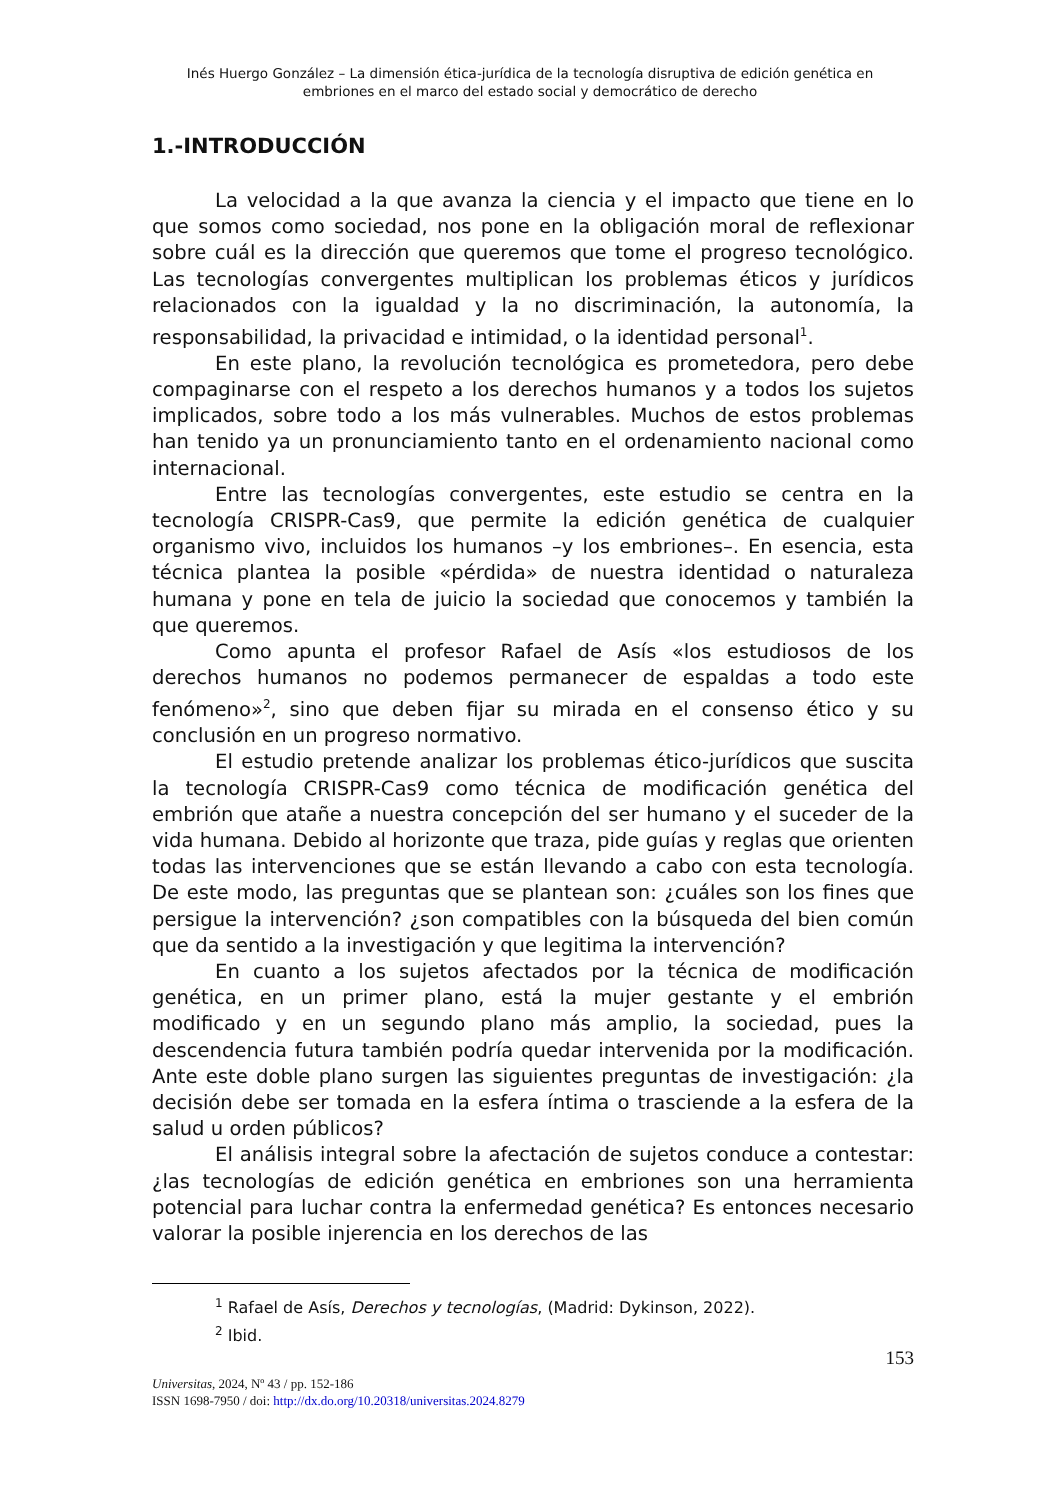Inés Huergo González – La dimensión ética-jurídica de la tecnología disruptiva de edición genética en
embriones en el marco del estado social y democrático de derecho
1.-INTRODUCCIÓN
La velocidad a la que avanza la ciencia y el impacto que tiene en lo que somos como sociedad, nos pone en la obligación moral de reflexionar sobre cuál es la dirección que queremos que tome el progreso tecnológico. Las tecnologías convergentes multiplican los problemas éticos y jurídicos relacionados con la igualdad y la no discriminación, la autonomía, la responsabilidad, la privacidad e intimidad, o la identidad personal<sup>1</sup>.
En este plano, la revolución tecnológica es prometedora, pero debe compaginarse con el respeto a los derechos humanos y a todos los sujetos implicados, sobre todo a los más vulnerables. Muchos de estos problemas han tenido ya un pronunciamiento tanto en el ordenamiento nacional como internacional.
Entre las tecnologías convergentes, este estudio se centra en la tecnología CRISPR-Cas9, que permite la edición genética de cualquier organismo vivo, incluidos los humanos –y los embriones–. En esencia, esta técnica plantea la posible «pérdida» de nuestra identidad o naturaleza humana y pone en tela de juicio la sociedad que conocemos y también la que queremos.
Como apunta el profesor Rafael de Asís «los estudiosos de los derechos humanos no podemos permanecer de espaldas a todo este fenómeno»<sup>2</sup>, sino que deben fijar su mirada en el consenso ético y su conclusión en un progreso normativo.
El estudio pretende analizar los problemas ético-jurídicos que suscita la tecnología CRISPR-Cas9 como técnica de modificación genética del embrión que atañe a nuestra concepción del ser humano y el suceder de la vida humana. Debido al horizonte que traza, pide guías y reglas que orienten todas las intervenciones que se están llevando a cabo con esta tecnología. De este modo, las preguntas que se plantean son: ¿cuáles son los fines que persigue la intervención? ¿son compatibles con la búsqueda del bien común que da sentido a la investigación y que legitima la intervención?
En cuanto a los sujetos afectados por la técnica de modificación genética, en un primer plano, está la mujer gestante y el embrión modificado y en un segundo plano más amplio, la sociedad, pues la descendencia futura también podría quedar intervenida por la modificación. Ante este doble plano surgen las siguientes preguntas de investigación: ¿la decisión debe ser tomada en la esfera íntima o trasciende a la esfera de la salud u orden públicos?
El análisis integral sobre la afectación de sujetos conduce a contestar: ¿las tecnologías de edición genética en embriones son una herramienta potencial para luchar contra la enfermedad genética? Es entonces necesario valorar la posible injerencia en los derechos de las
<sup>1</sup> Rafael de Asís, Derechos y tecnologías, (Madrid: Dykinson, 2022).
<sup>2</sup> Ibid.
153
Universitas, 2024, Nº 43 / pp. 152-186
ISSN 1698-7950 / doi: http://dx.do.org/10.20318/universitas.2024.8279